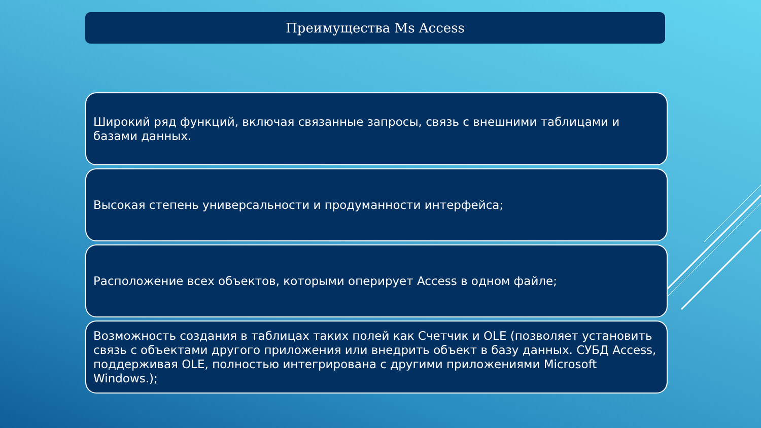Преимущества Ms Access
Широкий ряд функций, включая связанные запросы, связь с внешними таблицами и базами данных.
Высокая степень универсальности и продуманности интерфейса;
Расположение всех объектов, которыми оперирует Access в одном файле;
Возможность создания в таблицах таких полей как Счетчик и OLE (позволяет установить связь с объектами другого приложения или внедрить объект в базу данных. СУБД Access, поддерживая OLE, полностью интегрирована с другими приложениями Microsoft Windows.);